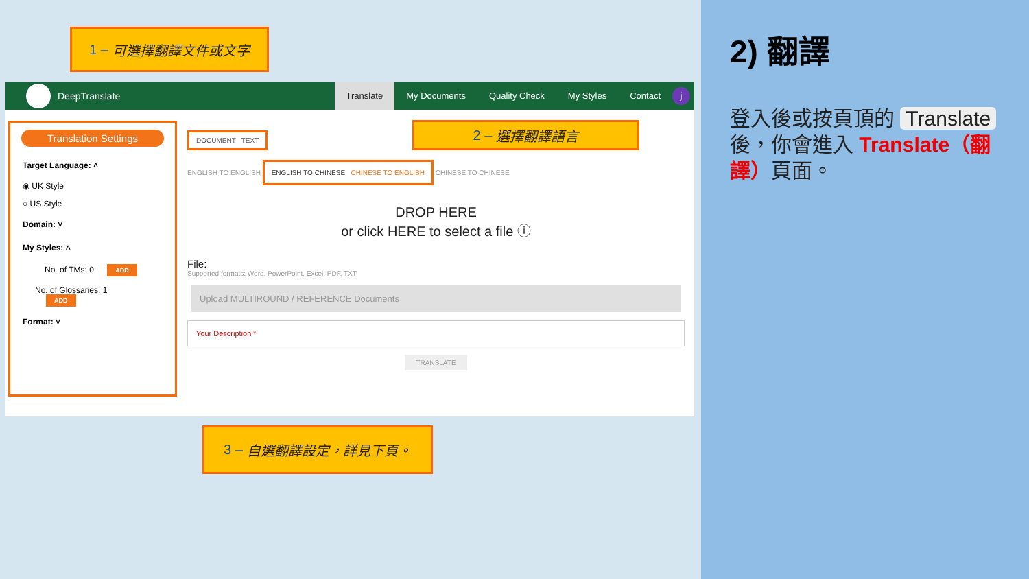1 – 可選擇翻譯文件或文字
DeepTranslate
Translate My Documents Quality Check My Styles Contact
j
Translation Settings
Target Language: ˄
◉ UK Style
○ US Style
Domain: ˅
My Styles: ˄
No. of TMs: 0 ADD
No. of Glossaries: 1 ADD
Format: ˅
DOCUMENT TEXT
ENGLISH TO ENGLISH ENGLISH TO CHINESE CHINESE TO ENGLISH CHINESE TO CHINESE
DROP HERE
or click HERE to select a file ⓘ
File:
Supported formats: Word, PowerPoint, Excel, PDF, TXT
Upload MULTIROUND / REFERENCE Documents
Your Description *
TRANSLATE
2 – 選擇翻譯語言
3 – 自選翻譯設定，詳見下頁。
2) 翻譯
登入後或按頁頂的 Translate 後，你會進入 Translate（翻譯）頁面。